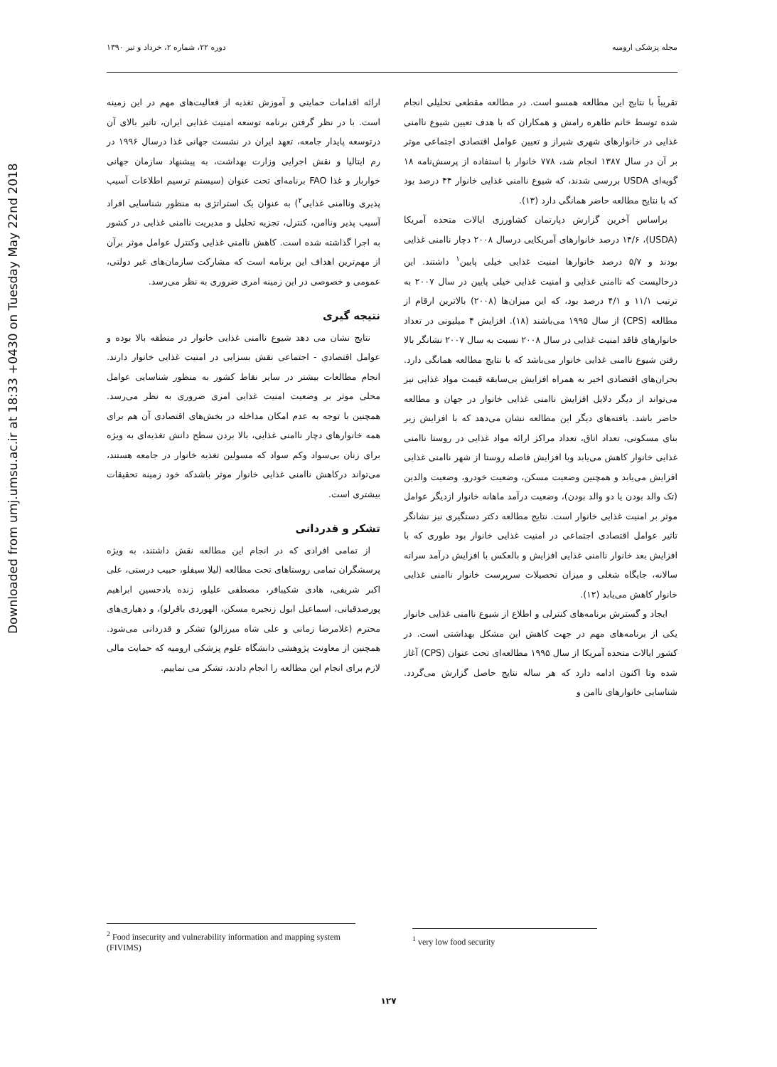Downloaded from umj.umsu.ac.ir at 18:33 +0430 on Tuesday May 22nd 2018
مجله پزشکی ارومیه دوره ۲۲، شماره ۲، خرداد و تیر ۱۳۹۰
تقریباً با نتایج این مطالعه همسو است. در مطالعه مقطعی تحلیلی انجام شده توسط خانم طاهره رامش و همکاران که با هدف تعیین شیوع ناامنی غذایی در خانوارهای شهری شیراز و تعیین عوامل اقتصادی اجتماعی موثر بر آن در سال ۱۳۸۷ انجام شد، ۷۷۸ خانوار با استفاده از پرسش‌نامه ۱۸ گویه‌ای USDA بررسی شدند، که شیوع ناامنی غذایی خانوار ۴۴ درصد بود که با نتایج مطالعه حاضر همانگی دارد (۱۳).
براساس آخرین گزارش دپارتمان کشاورزی ایالات متحده آمریکا (USDA)، ۱۴/۶ درصد خانوارهای آمریکایی درسال ۲۰۰۸ دچار ناامنی غذایی بودند و ۵/۷ درصد خانوارها امنیت غذایی خیلی پایین<sup>۱</sup> داشتند. این درحالیست که ناامنی غذایی و امنیت غذایی خیلی پایین در سال ۲۰۰۷ به ترتیب ۱۱/۱ و ۴/۱ درصد بود، که این میزان‌ها (۲۰۰۸) بالاترین ارقام از مطالعه (CPS) از سال ۱۹۹۵ می‌باشند (۱۸). افزایش ۴ میلیونی در تعداد خانوارهای فاقد امنیت غذایی در سال ۲۰۰۸ نسبت به سال ۲۰۰۷ نشانگر بالا رفتن شیوع ناامنی غذایی خانوار می‌باشد که با نتایج مطالعه همانگی دارد. بحران‌های اقتصادی اخیر به همراه افزایش بی‌سابقه قیمت مواد غذایی نیز می‌تواند از دیگر دلایل افزایش ناامنی غذایی خانوار در جهان و مطالعه حاضر باشد. یافته‌های دیگر این مطالعه نشان می‌دهد که با افزایش زیر بنای مسکونی، تعداد اتاق، تعداد مراکز ارائه مواد غذایی در روستا ناامنی غذایی خانوار کاهش می‌یابد وبا افزایش فاصله روستا از شهر ناامنی غذایی افزایش می‌یابد و همچنین وضعیت مسکن، وضعیت خودرو، وضعیت والدین (تک والد بودن یا دو والد بودن)، وضعیت درآمد ماهانه خانوار ازدیگر عوامل موثر بر امنیت غذایی خانوار است. نتایج مطالعه دکتر دستگیری نیز نشانگر تاثیر عوامل اقتصادی اجتماعی در امنیت غذایی خانوار بود طوری که با افزایش بعد خانوار ناامنی غذایی افزایش و بالعکس با افزایش درآمد سرانه سالانه، جایگاه شغلی و میزان تحصیلات سرپرست خانوار ناامنی غذایی خانوار کاهش می‌یابد (۱۲).
ایجاد و گسترش برنامه‌های کنترلی و اطلاع از شیوع ناامنی غذایی خانوار یکی از برنامه‌های مهم در جهت کاهش این مشکل بهداشتی است. در کشور ایالات متحده آمریکا از سال ۱۹۹۵ مطالعه‌ای تحت عنوان (CPS) آغاز شده وتا اکنون ادامه دارد که هر ساله نتایج حاصل گزارش می‌گردد. شناسایی خانوارهای ناامن و
ارائه اقدامات حمایتی و آموزش تغذیه از فعالیت‌های مهم در این زمینه است. با در نظر گرفتن برنامه توسعه امنیت غذایی ایران، تاثیر بالای آن درتوسعه پایدار جامعه، تعهد ایران در نشست جهانی غذا درسال ۱۹۹۶ در رم ایتالیا و نقش اجرایی وزارت بهداشت، به پیشنهاد سازمان جهانی خواربار و غذا FAO برنامه‌ای تحت عنوان (سیستم ترسیم اطلاعات آسیب پذیری وناامنی غذایی<sup>۲</sup>) به عنوان یک استراتژی به منظور شناسایی افراد آسیب پذیر وناامن، کنترل، تجزیه تحلیل و مدیریت ناامنی غذایی در کشور به اجرا گذاشته شده است. کاهش ناامنی غذایی وکنترل عوامل موثر برآن از مهم‌ترین اهداف این برنامه است که مشارکت سازمان‌های غیر دولتی، عمومی و خصوصی در این زمینه امری ضروری به نظر می‌رسد.
نتیجه گیری
نتایج نشان می دهد شیوع ناامنی غذایی خانوار در منطقه بالا بوده و عوامل اقتصادی - اجتماعی نقش بسزایی در امنیت غذایی خانوار دارند. انجام مطالعات بیشتر در سایر نقاط کشور به منظور شناسایی عوامل محلی موثر بر وضعیت امنیت غذایی امری ضروری به نظر می‌رسد. همچنین با توجه به عدم امکان مداخله در بخش‌های اقتصادی آن هم برای همه خانوارهای دچار ناامنی غذایی، بالا بردن سطح دانش تغذیه‌ای به ویژه برای زنان بی‌سواد وکم سواد که مسولین تغذیه خانوار در جامعه هستند، می‌تواند درکاهش ناامنی غذایی خانوار موثر باشدکه خود زمینه تحقیقات بیشتری است.
تشکر و قدردانی
از تمامی افرادی که در انجام این مطالعه نقش داشتند، به ویژه پرسشگران تمامی روستاهای تحت مطالعه (لیلا سیفلو، حبیب درستی، علی اکبر شریفی، هادی شکیبافر، مصطفی علیلو، زنده یادحسین ابراهیم پورصدقیانی، اسماعیل ابول زنجیره مسکن، الهوردی باقرلو)، و دهیاری‌های محترم (غلامرضا زمانی و علی شاه میرزالو) تشکر و قدردانی می‌شود. همچنین از معاونت پژوهشی دانشگاه علوم پزشکی ارومیه که حمایت مالی لازم برای انجام این مطالعه را انجام دادند، تشکر می نماییم.
<sup>2</sup> Food insecurity and vulnerability information and mapping system (FIVIMS)
<sup>1</sup> very low food security
۱۲۷